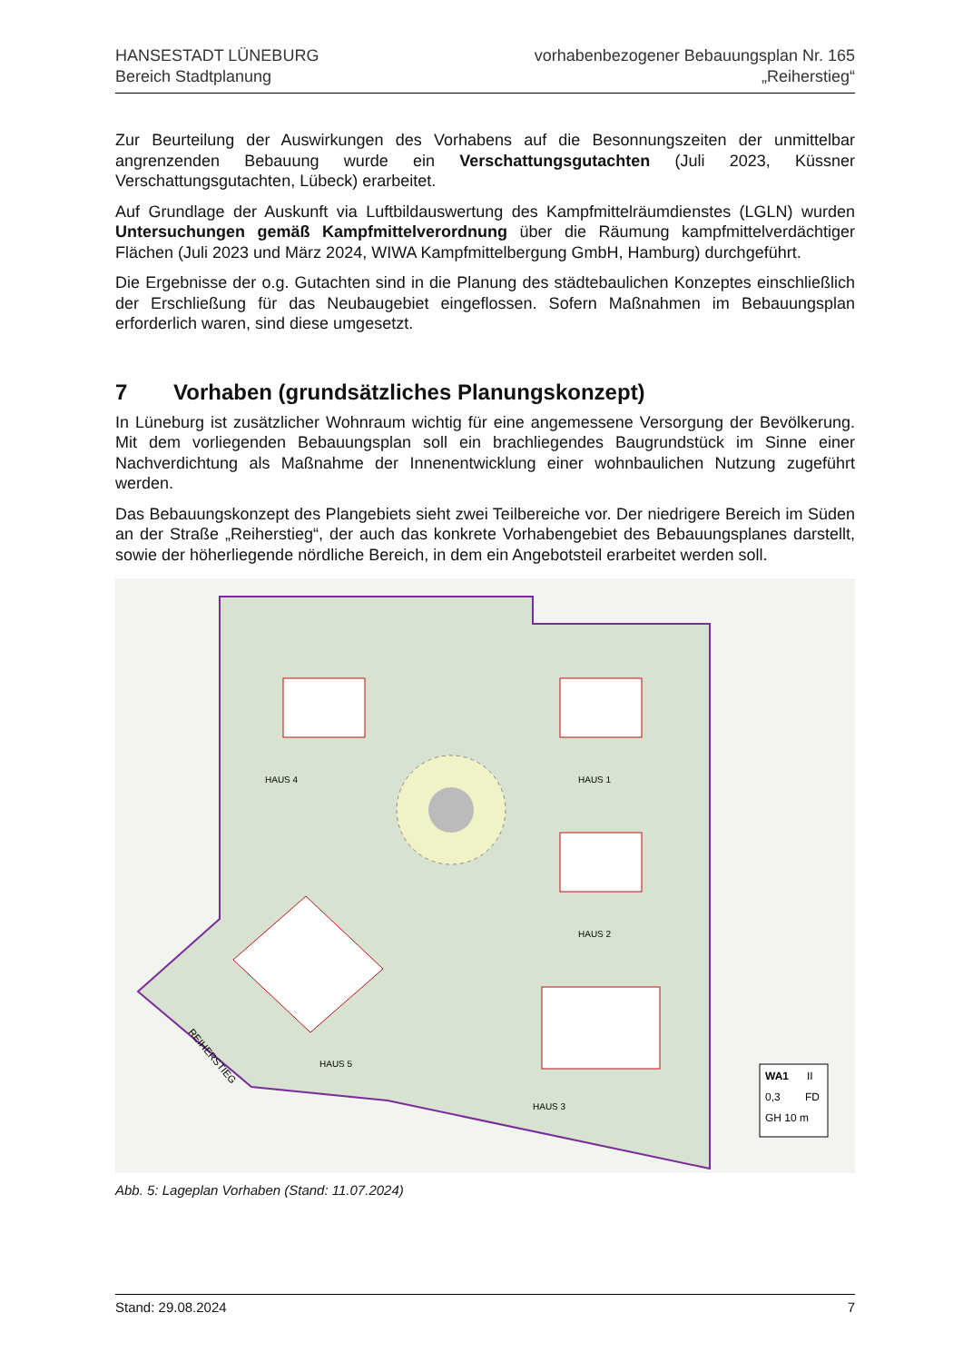HANSESTADT LÜNEBURG
Bereich Stadtplanung
vorhabenbezogener Bebauungsplan Nr. 165
„Reiherstieg“
Zur Beurteilung der Auswirkungen des Vorhabens auf die Besonnungszeiten der unmittelbar angrenzenden Bebauung wurde ein Verschattungsgutachten (Juli 2023, Küssner Verschattungsgutachten, Lübeck) erarbeitet.
Auf Grundlage der Auskunft via Luftbildauswertung des Kampfmittelräumdienstes (LGLN) wurden Untersuchungen gemäß Kampfmittelverordnung über die Räumung kampfmittelverdächtiger Flächen (Juli 2023 und März 2024, WIWA Kampfmittelbergung GmbH, Hamburg) durchgeführt.
Die Ergebnisse der o.g. Gutachten sind in die Planung des städtebaulichen Konzeptes einschließlich der Erschließung für das Neubaugebiet eingeflossen. Sofern Maßnahmen im Bebauungsplan erforderlich waren, sind diese umgesetzt.
7 Vorhaben (grundsätzliches Planungskonzept)
In Lüneburg ist zusätzlicher Wohnraum wichtig für eine angemessene Versorgung der Bevölkerung. Mit dem vorliegenden Bebauungsplan soll ein brachliegendes Baugrundstück im Sinne einer Nachverdichtung als Maßnahme der Innenentwicklung einer wohnbaulichen Nutzung zugeführt werden.
Das Bebauungskonzept des Plangebiets sieht zwei Teilbereiche vor. Der niedrigere Bereich im Süden an der Straße „Reiherstieg“, der auch das konkrete Vorhabengebiet des Bebauungsplanes darstellt, sowie der höherliegende nördliche Bereich, in dem ein Angebotsteil erarbeitet werden soll.
HAUS 4
HAUS 1
HAUS 2
HAUS 3
HAUS 5
REIHERSTIEG
WA1
II
0,3
FD
GH 10 m
Abb. 5: Lageplan Vorhaben (Stand: 11.07.2024)
Stand: 29.08.2024 7